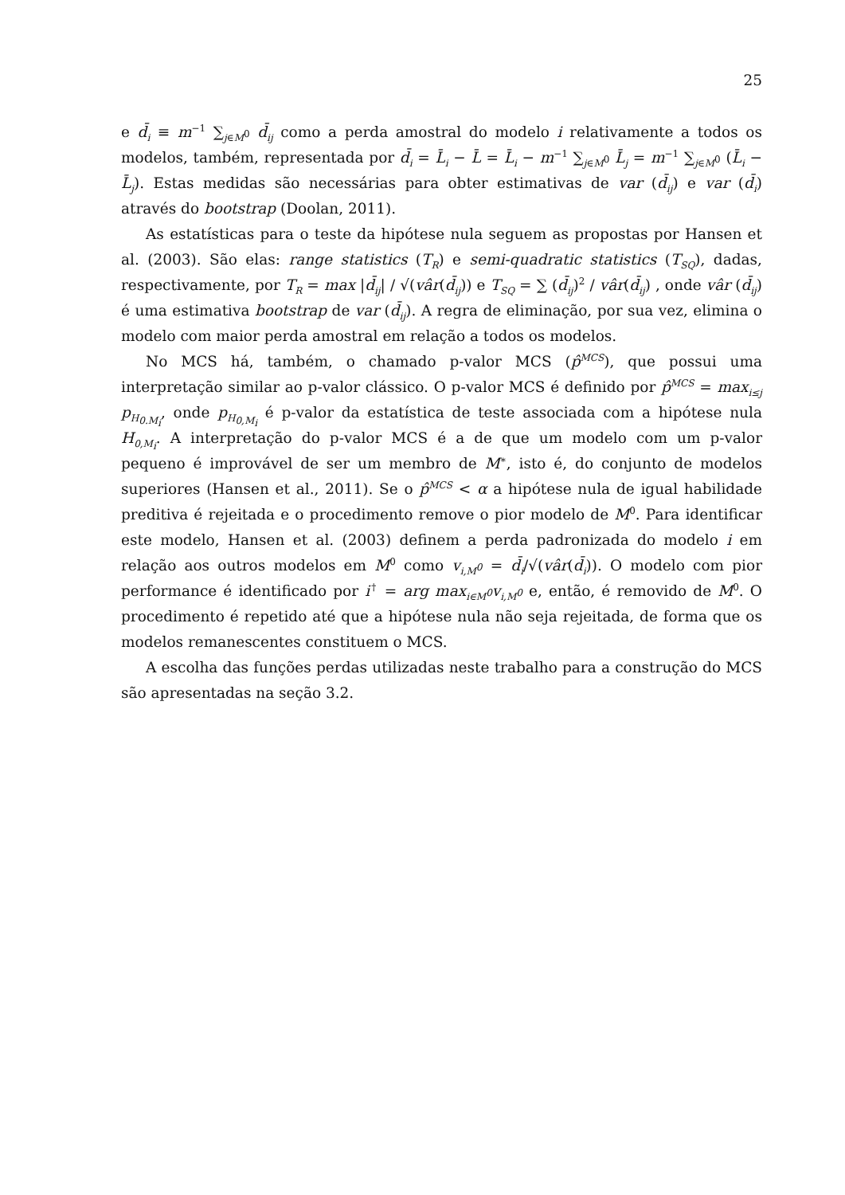25
e d̄<sub>i</sub> ≡ m<sup>−1</sup> ∑<sub>j∈M<sup>0</sup></sub> d̄<sub>ij</sub> como a perda amostral do modelo i relativamente a todos os modelos, também, representada por d̄<sub>i</sub> = L̄<sub>i</sub> − L̄ = L̄<sub>i</sub> − m<sup>−1</sup> ∑<sub>j∈M<sup>0</sup></sub> L̄<sub>j</sub> = m<sup>−1</sup> ∑<sub>j∈M<sup>0</sup></sub> (L̄<sub>i</sub> − L̄<sub>j</sub>). Estas medidas são necessárias para obter estimativas de var (d̄<sub>ij</sub>) e var (d̄<sub>i</sub>) através do bootstrap (Doolan, 2011).
As estatísticas para o teste da hipótese nula seguem as propostas por Hansen et al. (2003). São elas: range statistics (T<sub>R</sub>) e semi-quadratic statistics (T<sub>SQ</sub>), dadas, respectivamente, por T<sub>R</sub> = max |d̄<sub>ij</sub>| / √(vâr(d̄<sub>ij</sub>)) e T<sub>SQ</sub> = ∑ (d̄<sub>ij</sub>)<sup>2</sup> / vâr(d̄<sub>ij</sub>) , onde vâr (d̄<sub>ij</sub>) é uma estimativa bootstrap de var (d̄<sub>ij</sub>). A regra de eliminação, por sua vez, elimina o modelo com maior perda amostral em relação a todos os modelos.
No MCS há, também, o chamado p-valor MCS (p̂<sup>MCS</sup>), que possui uma interpretação similar ao p-valor clássico. O p-valor MCS é definido por p̂<sup>MCS</sup> = max<sub>i≤j</sub> p<sub>H<sub>0.M<sub>i</sub></sub></sub>, onde p<sub>H<sub>0,M<sub>i</sub></sub></sub> é p-valor da estatística de teste associada com a hipótese nula H<sub>0,M<sub>i</sub></sub>. A interpretação do p-valor MCS é a de que um modelo com um p-valor pequeno é improvável de ser um membro de M<sup>∗</sup>, isto é, do conjunto de modelos superiores (Hansen et al., 2011). Se o p̂<sup>MCS</sup> < α a hipótese nula de igual habilidade preditiva é rejeitada e o procedimento remove o pior modelo de M<sup>0</sup>. Para identificar este modelo, Hansen et al. (2003) definem a perda padronizada do modelo i em relação aos outros modelos em M<sup>0</sup> como v<sub>i,M<sup>0</sup></sub> = d̄<sub>i</sub>/√(vâr(d̄<sub>i</sub>)). O modelo com pior performance é identificado por i<sup>†</sup> = arg max<sub>i∈M<sup>0</sup></sub>v<sub>i,M<sup>0</sup></sub> e, então, é removido de M<sup>0</sup>. O procedimento é repetido até que a hipótese nula não seja rejeitada, de forma que os modelos remanescentes constituem o MCS.
A escolha das funções perdas utilizadas neste trabalho para a construção do MCS são apresentadas na seção 3.2.